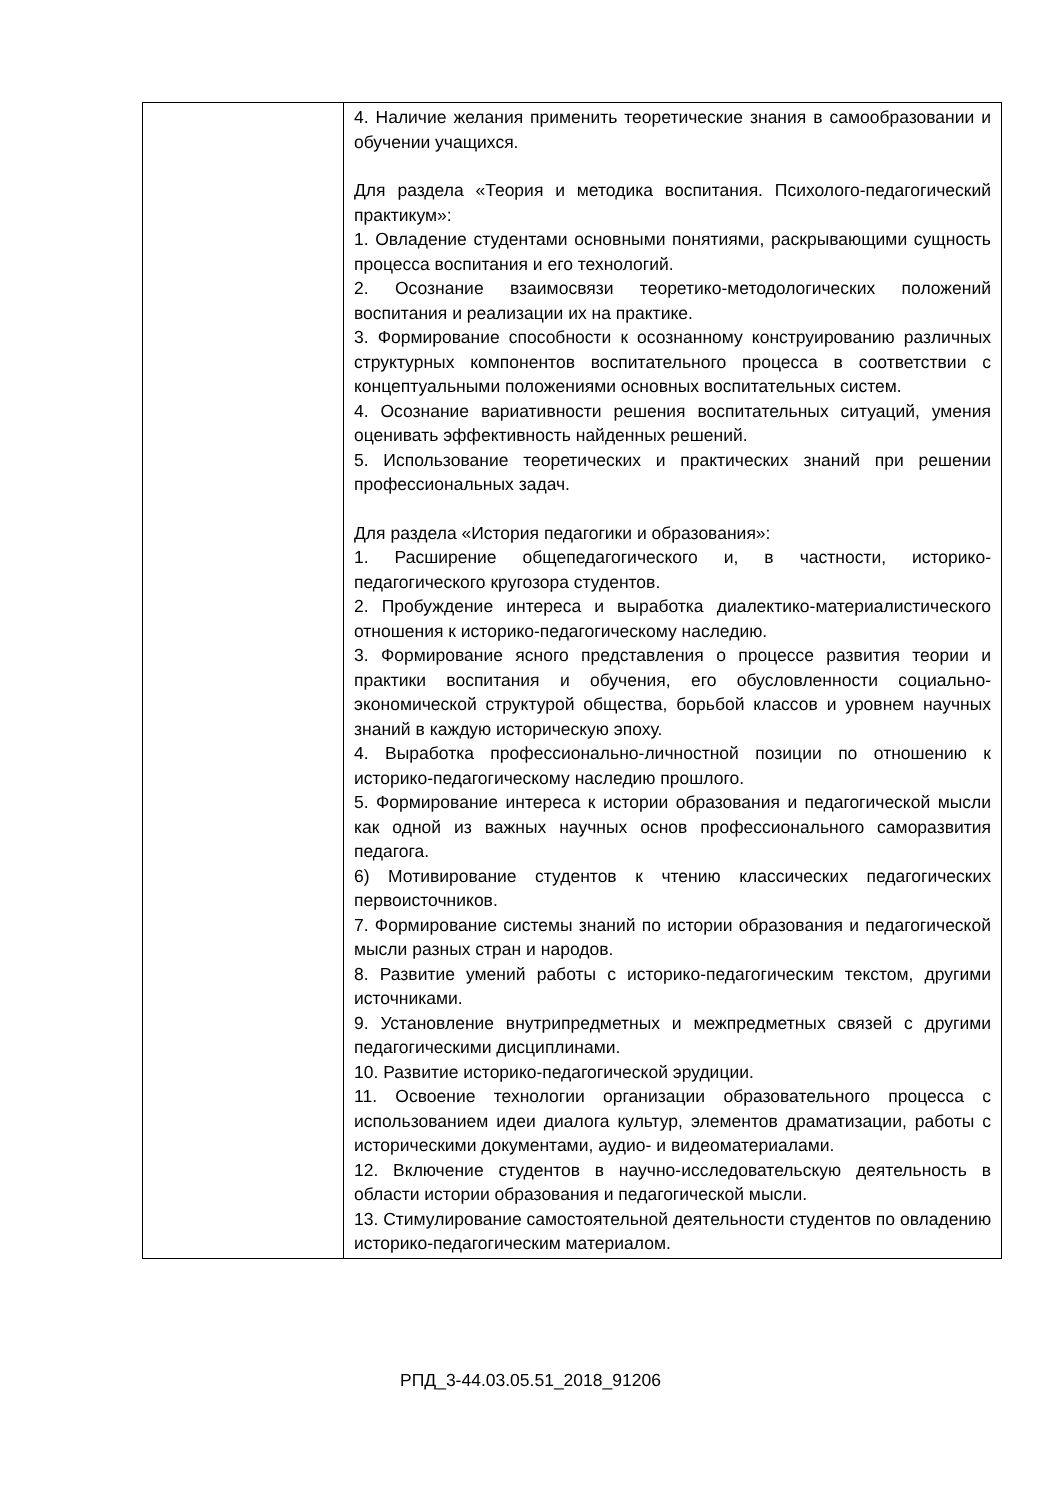| | 4. Наличие желания применить теоретические знания в самообразовании и обучении учащихся. Для раздела «Теория и методика воспитания. Психолого-педагогический практикум»: 1. Овладение студентами основными понятиями, раскрывающими сущность процесса воспитания и его технологий. 2. Осознание взаимосвязи теоретико-методологических положений воспитания и реализации их на практике. 3. Формирование способности к осознанному конструированию различных структурных компонентов воспитательного процесса в соответствии с концептуальными положениями основных воспитательных систем. 4. Осознание вариативности решения воспитательных ситуаций, умения оценивать эффективность найденных решений. 5. Использование теоретических и практических знаний при решении профессиональных задач. Для раздела «История педагогики и образования»: 1. Расширение общепедагогического и, в частности, историко-педагогического кругозора студентов. 2. Пробуждение интереса и выработка диалектико-материалистического отношения к историко-педагогическому наследию. 3. Формирование ясного представления о процессе развития теории и практики воспитания и обучения, его обусловленности социально-экономической структурой общества, борьбой классов и уровнем научных знаний в каждую историческую эпоху. 4. Выработка профессионально-личностной позиции по отношению к историко-педагогическому наследию прошлого. 5. Формирование интереса к истории образования и педагогической мысли как одной из важных научных основ профессионального саморазвития педагога. 6) Мотивирование студентов к чтению классических педагогических первоисточников. 7. Формирование системы знаний по истории образования и педагогической мысли разных стран и народов. 8. Развитие умений работы с историко-педагогическим текстом, другими источниками. 9. Установление внутрипредметных и межпредметных связей с другими педагогическими дисциплинами. 10. Развитие историко-педагогической эрудиции. 11. Освоение технологии организации образовательного процесса с использованием идеи диалога культур, элементов драматизации, работы с историческими документами, аудио- и видеоматериалами. 12. Включение студентов в научно-исследовательскую деятельность в области истории образования и педагогической мысли. 13. Стимулирование самостоятельной деятельности студентов по овладению историко-педагогическим материалом. |
РПД_3-44.03.05.51_2018_91206